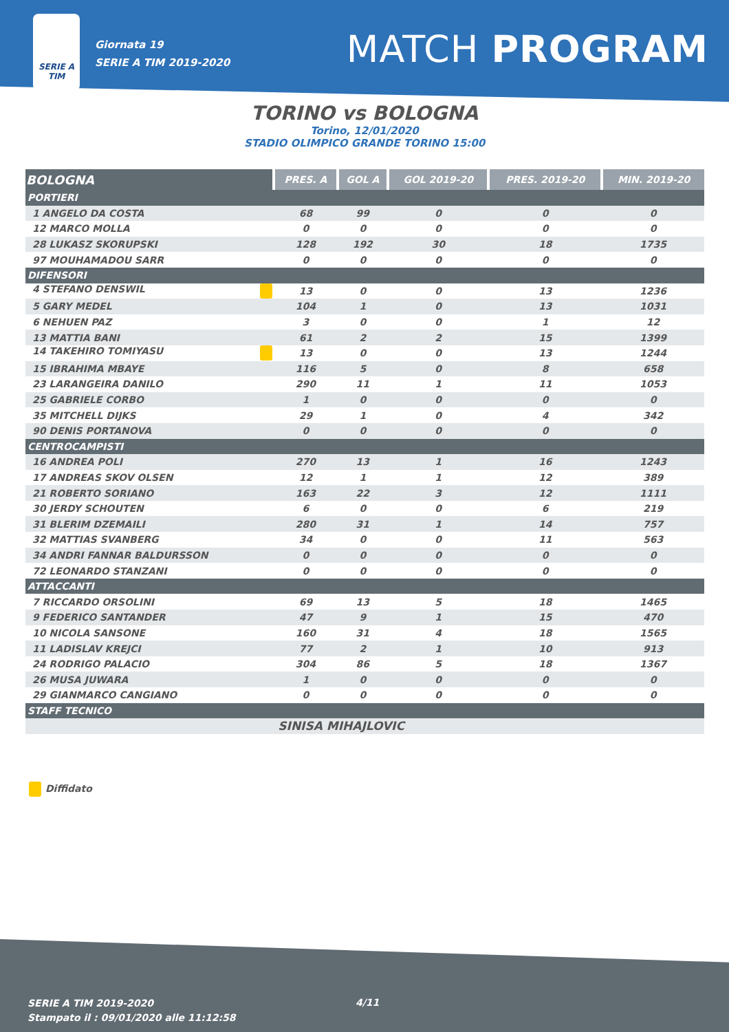SERIE A
TIM
Giornata 19
SERIE A TIM 2019-2020
MATCH PROGRAM
TORINO vs BOLOGNA
Torino, 12/01/2020
STADIO OLIMPICO GRANDE TORINO 15:00
| BOLOGNA | PRES. A | GOL A | GOL 2019-20 | PRES. 2019-20 | MIN. 2019-20 |
| --- | --- | --- | --- | --- | --- |
| PORTIERI | | | | | |
| 1 ANGELO DA COSTA | 68 | 99 | 0 | 0 | 0 |
| 12 MARCO MOLLA | 0 | 0 | 0 | 0 | 0 |
| 28 LUKASZ SKORUPSKI | 128 | 192 | 30 | 18 | 1735 |
| 97 MOUHAMADOU SARR | 0 | 0 | 0 | 0 | 0 |
| DIFENSORI | | | | | |
| 4 STEFANO DENSWIL | 13 | 0 | 0 | 13 | 1236 |
| 5 GARY MEDEL | 104 | 1 | 0 | 13 | 1031 |
| 6 NEHUEN PAZ | 3 | 0 | 0 | 1 | 12 |
| 13 MATTIA BANI | 61 | 2 | 2 | 15 | 1399 |
| 14 TAKEHIRO TOMIYASU | 13 | 0 | 0 | 13 | 1244 |
| 15 IBRAHIMA MBAYE | 116 | 5 | 0 | 8 | 658 |
| 23 LARANGEIRA DANILO | 290 | 11 | 1 | 11 | 1053 |
| 25 GABRIELE CORBO | 1 | 0 | 0 | 0 | 0 |
| 35 MITCHELL DIJKS | 29 | 1 | 0 | 4 | 342 |
| 90 DENIS PORTANOVA | 0 | 0 | 0 | 0 | 0 |
| CENTROCAMPISTI | | | | | |
| 16 ANDREA POLI | 270 | 13 | 1 | 16 | 1243 |
| 17 ANDREAS SKOV OLSEN | 12 | 1 | 1 | 12 | 389 |
| 21 ROBERTO SORIANO | 163 | 22 | 3 | 12 | 1111 |
| 30 JERDY SCHOUTEN | 6 | 0 | 0 | 6 | 219 |
| 31 BLERIM DZEMAILI | 280 | 31 | 1 | 14 | 757 |
| 32 MATTIAS SVANBERG | 34 | 0 | 0 | 11 | 563 |
| 34 ANDRI FANNAR BALDURSSON | 0 | 0 | 0 | 0 | 0 |
| 72 LEONARDO STANZANI | 0 | 0 | 0 | 0 | 0 |
| ATTACCANTI | | | | | |
| 7 RICCARDO ORSOLINI | 69 | 13 | 5 | 18 | 1465 |
| 9 FEDERICO SANTANDER | 47 | 9 | 1 | 15 | 470 |
| 10 NICOLA SANSONE | 160 | 31 | 4 | 18 | 1565 |
| 11 LADISLAV KREJCI | 77 | 2 | 1 | 10 | 913 |
| 24 RODRIGO PALACIO | 304 | 86 | 5 | 18 | 1367 |
| 26 MUSA JUWARA | 1 | 0 | 0 | 0 | 0 |
| 29 GIANMARCO CANGIANO | 0 | 0 | 0 | 0 | 0 |
| STAFF TECNICO | | | | | |
| | SINISA MIHAJLOVIC | | | | |
Diffidato
SERIE A TIM 2019-2020
Stampato il : 09/01/2020 alle 11:12:58
4/11